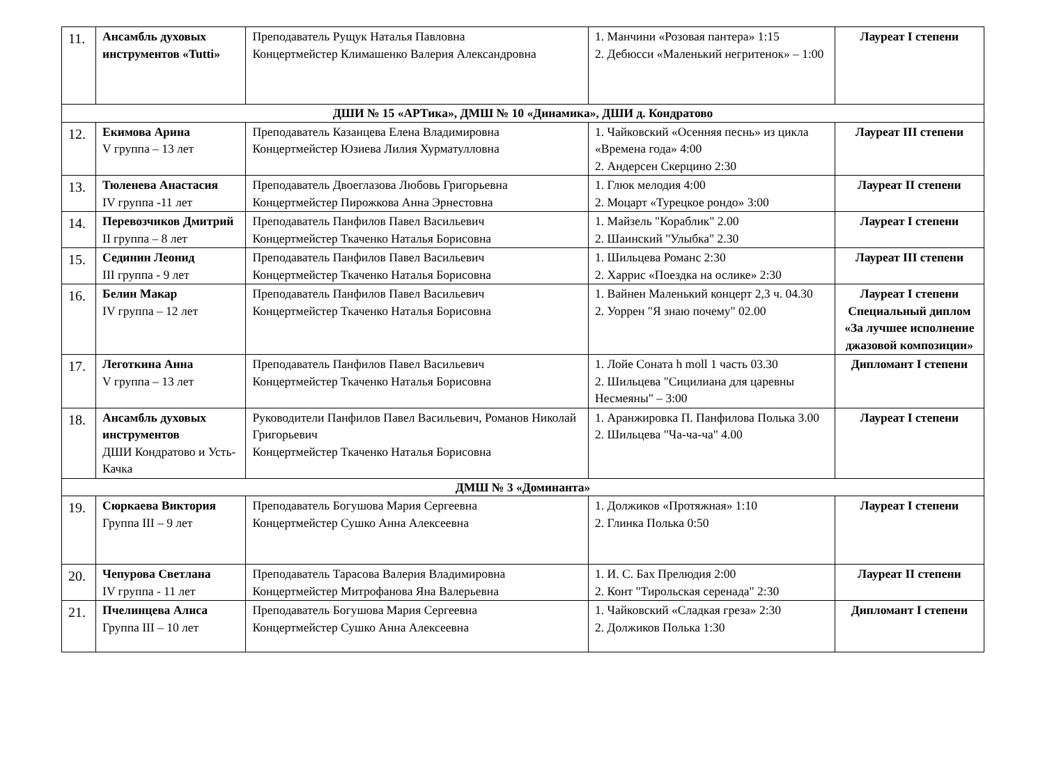| 11. | Ансамбль духовых инструментов «Tutti» | Преподаватель Рущук Наталья Павловна Концертмейстер Климашенко Валерия Александровна | 1. Манчини «Розовая пантера» 1:15 2. Дебюсси «Маленький негритенок» – 1:00 | Лауреат I степени |
| ДШИ № 15 «АРТика», ДМШ № 10 «Динамика», ДШИ д. Кондратово | | | | |
| 12. | Екимова Арина V группа – 13 лет | Преподаватель Казанцева Елена Владимировна Концертмейстер Юзиева Лилия Хурматулловна | 1. Чайковский «Осенняя песнь» из цикла «Времена года» 4:00 2. Андерсен Скерцино 2:30 | Лауреат III степени |
| 13. | Тюленева Анастасия IV группа -11 лет | Преподаватель Двоеглазова Любовь Григорьевна Концертмейстер Пирожкова Анна Эрнестовна | 1. Глюк мелодия 4:00 2. Моцарт «Турецкое рондо» 3:00 | Лауреат II степени |
| 14. | Перевозчиков Дмитрий II группа – 8 лет | Преподаватель Панфилов Павел Васильевич Концертмейстер Ткаченко Наталья Борисовна | 1. Майзель "Кораблик" 2.00 2. Шаинский "Улыбка" 2.30 | Лауреат I степени |
| 15. | Сединин Леонид III группа - 9 лет | Преподаватель Панфилов Павел Васильевич Концертмейстер Ткаченко Наталья Борисовна | 1. Шильцева Романс 2:30 2. Харрис «Поездка на ослике» 2:30 | Лауреат III степени |
| 16. | Белин Макар IV группа – 12 лет | Преподаватель Панфилов Павел Васильевич Концертмейстер Ткаченко Наталья Борисовна | 1. Вайнен Маленький концерт 2,3 ч. 04.30 2. Уоррен "Я знаю почему" 02.00 | Лауреат I степени Специальный диплом «За лучшее исполнение джазовой композиции» |
| 17. | Леготкина Анна V группа – 13 лет | Преподаватель Панфилов Павел Васильевич Концертмейстер Ткаченко Наталья Борисовна | 1. Лойе Соната h moll 1 часть 03.30 2. Шильцева "Сицилиана для царевны Несмеяны" – 3:00 | Дипломант I степени |
| 18. | Ансамбль духовых инструментов ДШИ Кондратово и Усть-Качка | Руководители Панфилов Павел Васильевич, Романов Николай Григорьевич Концертмейстер Ткаченко Наталья Борисовна | 1. Аранжировка П. Панфилова Полька 3.00 2. Шильцева "Ча-ча-ча" 4.00 | Лауреат I степени |
| ДМШ № 3 «Доминанта» | | | | |
| 19. | Сюркаева Виктория Группа III – 9 лет | Преподаватель Богушова Мария Сергеевна Концертмейстер Сушко Анна Алексеевна | 1. Должиков «Протяжная» 1:10 2. Глинка Полька 0:50 | Лауреат I степени |
| 20. | Чепурова Светлана IV группа - 11 лет | Преподаватель Тарасова Валерия Владимировна Концертмейстер Митрофанова Яна Валерьевна | 1. И. С. Бах Прелюдия 2:00 2. Конт "Тирольская серенада" 2:30 | Лауреат II степени |
| 21. | Пчелинцева Алиса Группа III – 10 лет | Преподаватель Богушова Мария Сергеевна Концертмейстер Сушко Анна Алексеевна | 1. Чайковский «Сладкая греза» 2:30 2. Должиков Полька 1:30 | Дипломант I степени |